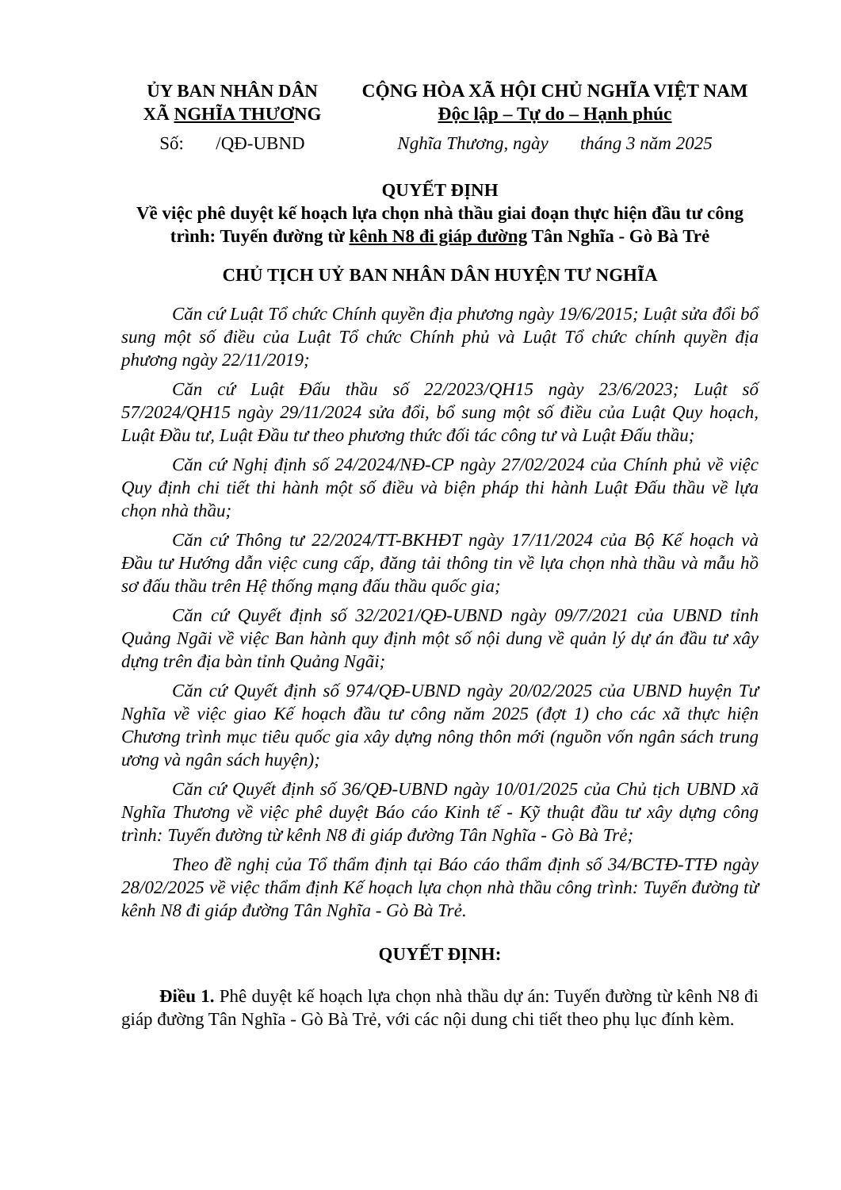ỦY BAN NHÂN DÂN
XÃ NGHĨA THƯƠNG
CỘNG HÒA XÃ HỘI CHỦ NGHĨA VIỆT NAM
Độc lập – Tự do – Hạnh phúc
Số: /QĐ-UBND Nghĩa Thương, ngày tháng 3 năm 2025
QUYẾT ĐỊNH
Về việc phê duyệt kế hoạch lựa chọn nhà thầu giai đoạn thực hiện đầu tư công trình: Tuyến đường từ kênh N8 đi giáp đường Tân Nghĩa - Gò Bà Trẻ
CHỦ TỊCH UỶ BAN NHÂN DÂN HUYỆN TƯ NGHĨA
Căn cứ Luật Tổ chức Chính quyền địa phương ngày 19/6/2015; Luật sửa đổi bổ sung một số điều của Luật Tổ chức Chính phủ và Luật Tổ chức chính quyền địa phương ngày 22/11/2019;
Căn cứ Luật Đấu thầu số 22/2023/QH15 ngày 23/6/2023; Luật số 57/2024/QH15 ngày 29/11/2024 sửa đổi, bổ sung một số điều của Luật Quy hoạch, Luật Đầu tư, Luật Đầu tư theo phương thức đối tác công tư và Luật Đấu thầu;
Căn cứ Nghị định số 24/2024/NĐ-CP ngày 27/02/2024 của Chính phủ về việc Quy định chi tiết thi hành một số điều và biện pháp thi hành Luật Đấu thầu về lựa chọn nhà thầu;
Căn cứ Thông tư 22/2024/TT-BKHĐT ngày 17/11/2024 của Bộ Kế hoạch và Đầu tư Hướng dẫn việc cung cấp, đăng tải thông tin về lựa chọn nhà thầu và mẫu hồ sơ đấu thầu trên Hệ thống mạng đấu thầu quốc gia;
Căn cứ Quyết định số 32/2021/QĐ-UBND ngày 09/7/2021 của UBND tỉnh Quảng Ngãi về việc Ban hành quy định một số nội dung về quản lý dự án đầu tư xây dựng trên địa bàn tỉnh Quảng Ngãi;
Căn cứ Quyết định số 974/QĐ-UBND ngày 20/02/2025 của UBND huyện Tư Nghĩa về việc giao Kế hoạch đầu tư công năm 2025 (đợt 1) cho các xã thực hiện Chương trình mục tiêu quốc gia xây dựng nông thôn mới (nguồn vốn ngân sách trung ương và ngân sách huyện);
Căn cứ Quyết định số 36/QĐ-UBND ngày 10/01/2025 của Chủ tịch UBND xã Nghĩa Thương về việc phê duyệt Báo cáo Kinh tế - Kỹ thuật đầu tư xây dựng công trình: Tuyến đường từ kênh N8 đi giáp đường Tân Nghĩa - Gò Bà Trẻ;
Theo đề nghị của Tổ thẩm định tại Báo cáo thẩm định số 34/BCTĐ-TTĐ ngày 28/02/2025 về việc thẩm định Kế hoạch lựa chọn nhà thầu công trình: Tuyến đường từ kênh N8 đi giáp đường Tân Nghĩa - Gò Bà Trẻ.
QUYẾT ĐỊNH:
Điều 1. Phê duyệt kế hoạch lựa chọn nhà thầu dự án: Tuyến đường từ kênh N8 đi giáp đường Tân Nghĩa - Gò Bà Trẻ, với các nội dung chi tiết theo phụ lục đính kèm.